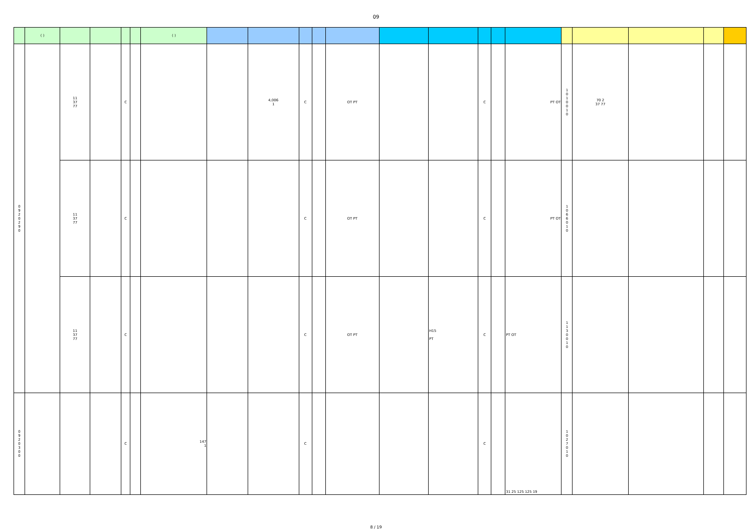09
| | ( ) | | | | | ( ) | | | | | | | | | | | | | | | |
| --- | --- | --- | --- | --- | --- | --- | --- | --- | --- | --- | --- | --- | --- | --- | --- | --- | --- | --- | --- | --- | --- |
| 0 9 2 0 2 9 0 | | 11 37 77 | | C | | | | 4,006 1 | C | | OT PT | | | C | | PT OT | 1 0 1 0 0 1 0 | 70 2 37 77 | | | |
| | | 11 37 77 | | C | | | | | C | | OT PT | | | C | | PT OT | 1 0 6 6 0 1 0 | | | | |
| | | 11 37 77 | | C | | | | | C | | OT PT | | H15 PT | C | | PT OT | 1 1 3 0 0 1 0 | | | | |
| 0 9 2 0 3 0 0 | | | | C | | 147 1 | | | C | | | | | C | | 31 25 125 125 19 | 1 0 2 7 0 1 0 | | | | |
8 / 19